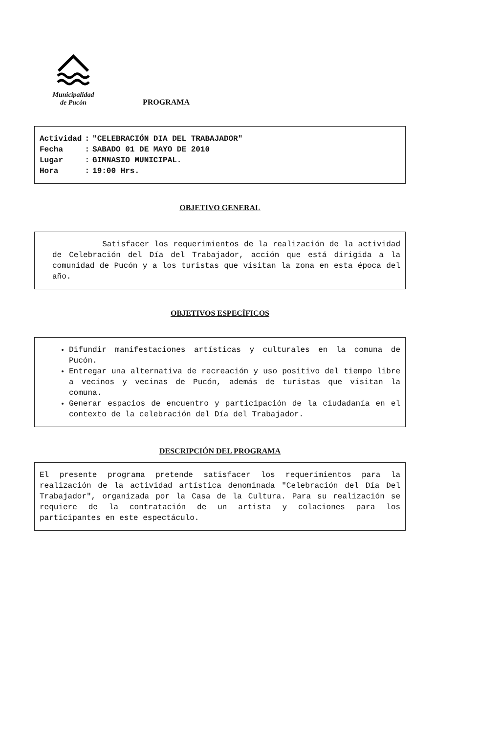Municipalidad
de Pucón
PROGRAMA
| Actividad | : | "CELEBRACIÓN DIA DEL TRABAJADOR" |
| Fecha | : | SABADO 01 DE MAYO DE 2010 |
| Lugar | : | GIMNASIO MUNICIPAL. |
| Hora | : | 19:00 Hrs. |
OBJETIVO GENERAL
Satisfacer los requerimientos de la realización de la actividad de Celebración del Día del Trabajador, acción que está dirigida a la comunidad de Pucón y a los turistas que visitan la zona en esta época del año.
OBJETIVOS ESPECÍFICOS
Difundir manifestaciones artísticas y culturales en la comuna de Pucón.
Entregar una alternativa de recreación y uso positivo del tiempo libre a vecinos y vecinas de Pucón, además de turistas que visitan la comuna.
Generar espacios de encuentro y participación de la ciudadanía en el contexto de la celebración del Día del Trabajador.
DESCRIPCIÓN DEL PROGRAMA
El presente programa pretende satisfacer los requerimientos para la realización de la actividad artística denominada "Celebración del Día Del Trabajador", organizada por la Casa de la Cultura. Para su realización se requiere de la contratación de un artista y colaciones para los participantes en este espectáculo.